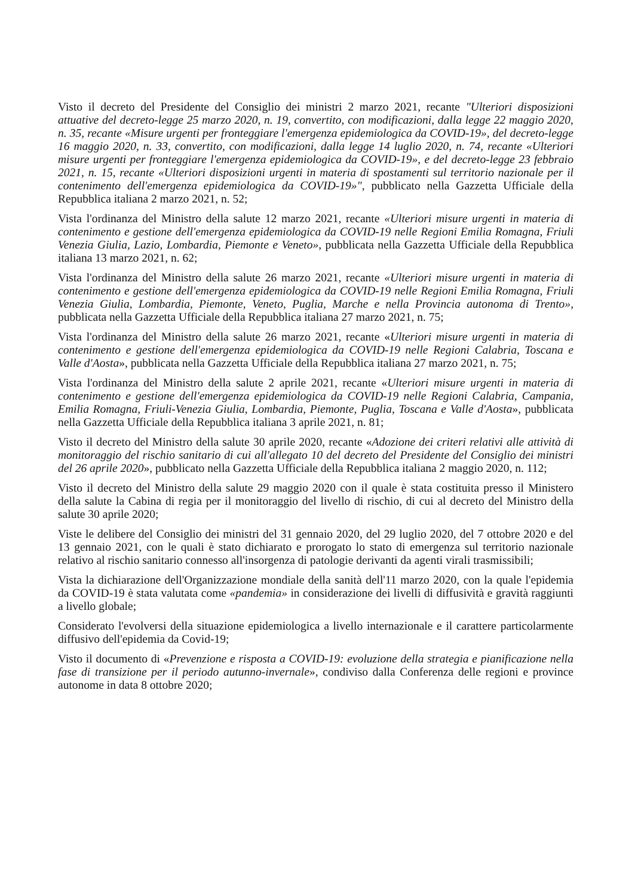Visto il decreto del Presidente del Consiglio dei ministri 2 marzo 2021, recante "Ulteriori disposizioni attuative del decreto-legge 25 marzo 2020, n. 19, convertito, con modificazioni, dalla legge 22 maggio 2020, n. 35, recante «Misure urgenti per fronteggiare l'emergenza epidemiologica da COVID-19», del decreto-legge 16 maggio 2020, n. 33, convertito, con modificazioni, dalla legge 14 luglio 2020, n. 74, recante «Ulteriori misure urgenti per fronteggiare l'emergenza epidemiologica da COVID-19», e del decreto-legge 23 febbraio 2021, n. 15, recante «Ulteriori disposizioni urgenti in materia di spostamenti sul territorio nazionale per il contenimento dell'emergenza epidemiologica da COVID-19»", pubblicato nella Gazzetta Ufficiale della Repubblica italiana 2 marzo 2021, n. 52;
Vista l'ordinanza del Ministro della salute 12 marzo 2021, recante «Ulteriori misure urgenti in materia di contenimento e gestione dell'emergenza epidemiologica da COVID-19 nelle Regioni Emilia Romagna, Friuli Venezia Giulia, Lazio, Lombardia, Piemonte e Veneto», pubblicata nella Gazzetta Ufficiale della Repubblica italiana 13 marzo 2021, n. 62;
Vista l'ordinanza del Ministro della salute 26 marzo 2021, recante «Ulteriori misure urgenti in materia di contenimento e gestione dell'emergenza epidemiologica da COVID-19 nelle Regioni Emilia Romagna, Friuli Venezia Giulia, Lombardia, Piemonte, Veneto, Puglia, Marche e nella Provincia autonoma di Trento», pubblicata nella Gazzetta Ufficiale della Repubblica italiana 27 marzo 2021, n. 75;
Vista l'ordinanza del Ministro della salute 26 marzo 2021, recante «Ulteriori misure urgenti in materia di contenimento e gestione dell'emergenza epidemiologica da COVID-19 nelle Regioni Calabria, Toscana e Valle d'Aosta», pubblicata nella Gazzetta Ufficiale della Repubblica italiana 27 marzo 2021, n. 75;
Vista l'ordinanza del Ministro della salute 2 aprile 2021, recante «Ulteriori misure urgenti in materia di contenimento e gestione dell'emergenza epidemiologica da COVID-19 nelle Regioni Calabria, Campania, Emilia Romagna, Friuli-Venezia Giulia, Lombardia, Piemonte, Puglia, Toscana e Valle d'Aosta», pubblicata nella Gazzetta Ufficiale della Repubblica italiana 3 aprile 2021, n. 81;
Visto il decreto del Ministro della salute 30 aprile 2020, recante «Adozione dei criteri relativi alle attività di monitoraggio del rischio sanitario di cui all'allegato 10 del decreto del Presidente del Consiglio dei ministri del 26 aprile 2020», pubblicato nella Gazzetta Ufficiale della Repubblica italiana 2 maggio 2020, n. 112;
Visto il decreto del Ministro della salute 29 maggio 2020 con il quale è stata costituita presso il Ministero della salute la Cabina di regia per il monitoraggio del livello di rischio, di cui al decreto del Ministro della salute 30 aprile 2020;
Viste le delibere del Consiglio dei ministri del 31 gennaio 2020, del 29 luglio 2020, del 7 ottobre 2020 e del 13 gennaio 2021, con le quali è stato dichiarato e prorogato lo stato di emergenza sul territorio nazionale relativo al rischio sanitario connesso all'insorgenza di patologie derivanti da agenti virali trasmissibili;
Vista la dichiarazione dell'Organizzazione mondiale della sanità dell'11 marzo 2020, con la quale l'epidemia da COVID-19 è stata valutata come «pandemia» in considerazione dei livelli di diffusività e gravità raggiunti a livello globale;
Considerato l'evolversi della situazione epidemiologica a livello internazionale e il carattere particolarmente diffusivo dell'epidemia da Covid-19;
Visto il documento di «Prevenzione e risposta a COVID-19: evoluzione della strategia e pianificazione nella fase di transizione per il periodo autunno-invernale», condiviso dalla Conferenza delle regioni e province autonome in data 8 ottobre 2020;